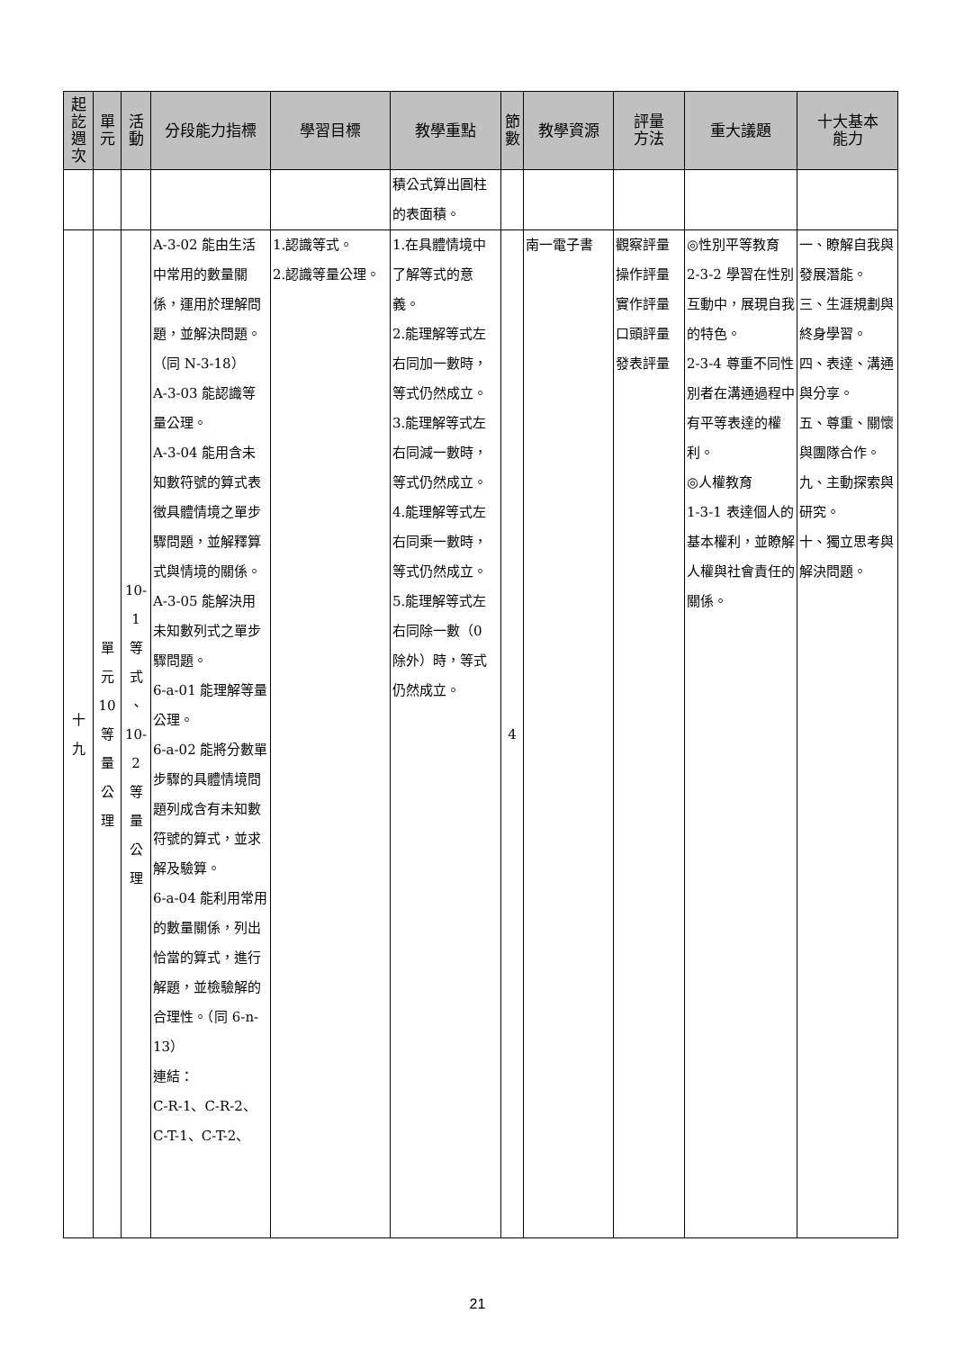| 起 訖 週 次 | 單 元 | 活 動 | 分段能力指標 | 學習目標 | 教學重點 | 節 數 | 教學資源 | 評量 方法 | 重大議題 | 十大基本 能力 |
| --- | --- | --- | --- | --- | --- | --- | --- | --- | --- | --- |
| | | | | | 積公式算出圓柱的表面積。 | | | | | |
| 十 九 | 單 元 10 等 量 公 理 | 10- 1 等 式 、 10- 2 等 量 公 理 | A-3-02 能由生活中常用的數量關係，運用於理解問題，並解決問題。（同 N-3-18） A-3-03 能認識等量公理。 A-3-04 能用含未知數符號的算式表徵具體情境之單步驟問題，並解釋算式與情境的關係。 A-3-05 能解決用未知數列式之單步驟問題。 6-a-01 能理解等量公理。 6-a-02 能將分數單步驟的具體情境問題列成含有未知數符號的算式，並求解及驗算。 6-a-04 能利用常用的數量關係，列出恰當的算式，進行解題，並檢驗解的合理性。（同 6-n-13） 連結： C-R-1、C-R-2、 C-T-1、C-T-2、 | 1.認識等式。 2.認識等量公理。 | 1.在具體情境中了解等式的意義。 2.能理解等式左右同加一數時，等式仍然成立。 3.能理解等式左右同減一數時，等式仍然成立。 4.能理解等式左右同乘一數時，等式仍然成立。 5.能理解等式左右同除一數（0 除外）時，等式仍然成立。 | 4 | 南一電子書 | 觀察評量 操作評量 實作評量 口頭評量 發表評量 | ◎性別平等教育 2-3-2 學習在性別互動中，展現自我的特色。 2-3-4 尊重不同性別者在溝通過程中有平等表達的權利。 ◎人權教育 1-3-1 表達個人的基本權利，並瞭解人權與社會責任的關係。 | 一、瞭解自我與發展潛能。 三、生涯規劃與終身學習。 四、表達、溝通與分享。 五、尊重、關懷與團隊合作。 九、主動探索與研究。 十、獨立思考與解決問題。 |
21